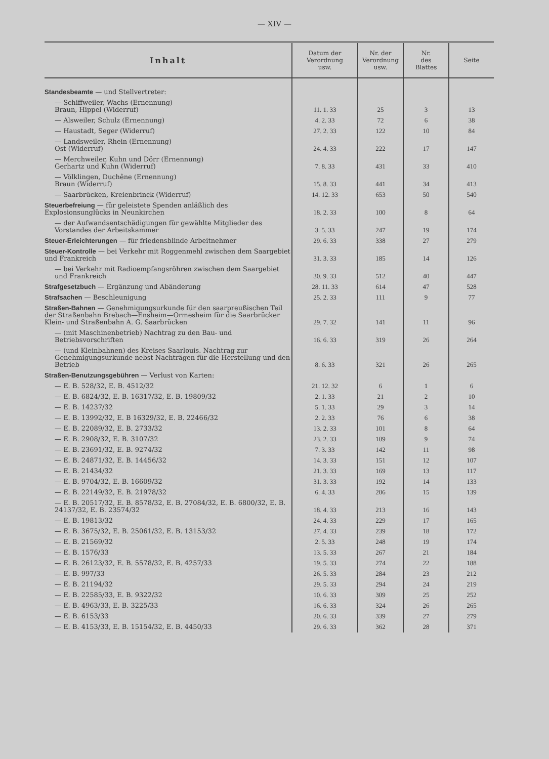— XIV —
| Inhalt | Datum der Verordnung usw. | Nr. der Verordnung usw. | Nr. des Blattes | Seite |
| --- | --- | --- | --- | --- |
| Standesbeamte — und Stellvertreter: | | | | |
| — Schiffweiler, Wachs (Ernennung) Braun, Hippel (Widerruf) | 11. 1. 33 | 25 | 3 | 13 |
| — Alsweiler, Schulz (Ernennung) | 4. 2. 33 | 72 | 6 | 38 |
| — Haustadt, Seger (Widerruf) | 27. 2. 33 | 122 | 10 | 84 |
| — Landsweiler, Rhein (Ernennung) Ost (Widerruf) | 24. 4. 33 | 222 | 17 | 147 |
| — Merchweiler, Kuhn und Dörr (Ernennung) Gerhartz und Kuhn (Widerruf) | 7. 8. 33 | 431 | 33 | 410 |
| — Völklingen, Duchêne (Ernennung) Braun (Widerruf) | 15. 8. 33 | 441 | 34 | 413 |
| — Saarbrücken, Kreienbrinck (Widerruf) | 14. 12. 33 | 653 | 50 | 540 |
| Steuerbefreiung — für geleistete Spenden anläßlich des Explosionsunglücks in Neunkirchen | 18. 2. 33 | 100 | 8 | 64 |
| — der Aufwandsentschädigungen für gewählte Mitglieder des Vorstandes der Arbeitskammer | 3. 5. 33 | 247 | 19 | 174 |
| Steuer-Erleichterungen — für friedensblinde Arbeitnehmer | 29. 6. 33 | 338 | 27 | 279 |
| Steuer-Kontrolle — bei Verkehr mit Roggenmehl zwischen dem Saargebiet und Frankreich | 31. 3. 33 | 185 | 14 | 126 |
| — bei Verkehr mit Radioempfangsröhren zwischen dem Saargebiet und Frankreich | 30. 9. 33 | 512 | 40 | 447 |
| Strafgesetzbuch — Ergänzung und Abänderung | 28. 11. 33 | 614 | 47 | 528 |
| Strafsachen — Beschleunigung | 25. 2. 33 | 111 | 9 | 77 |
| Straßen-Bahnen — Genehmigungsurkunde für den saarpreußischen Teil der Straßenbahn Brebach—Ensheim—Ormesheim für die Saarbrücker Klein- und Straßenbahn A. G. Saarbrücken | 29. 7. 32 | 141 | 11 | 96 |
| — (mit Maschinenbetrieb) Nachtrag zu den Bau- und Betriebsvorschriften | 16. 6. 33 | 319 | 26 | 264 |
| — (und Kleinbahnen) des Kreises Saarlouis. Nachtrag zur Genehmigungsurkunde nebst Nachträgen für die Herstellung und den Betrieb | 8. 6. 33 | 321 | 26 | 265 |
| Straßen-Benutzungsgebühren — Verlust von Karten: | | | | |
| — E. B. 528/32, E. B. 4512/32 | 21. 12. 32 | 6 | 1 | 6 |
| — E. B. 6824/32, E. B. 16317/32, E. B. 19809/32 | 2. 1. 33 | 21 | 2 | 10 |
| — E. B. 14237/32 | 5. 1. 33 | 29 | 3 | 14 |
| — E. B. 13992/32, E. B 16329/32, E. B. 22466/32 | 2. 2. 33 | 76 | 6 | 38 |
| — E. B. 22089/32, E. B. 2733/32 | 13. 2. 33 | 101 | 8 | 64 |
| — E. B. 2908/32, E. B. 3107/32 | 23. 2. 33 | 109 | 9 | 74 |
| — E. B. 23691/32, E. B. 9274/32 | 7. 3. 33 | 142 | 11 | 98 |
| — E. B. 24871/32, E. B. 14456/32 | 14. 3. 33 | 151 | 12 | 107 |
| — E. B. 21434/32 | 21. 3. 33 | 169 | 13 | 117 |
| — E. B. 9704/32, E. B. 16609/32 | 31. 3. 33 | 192 | 14 | 133 |
| — E. B. 22149/32, E. B. 21978/32 | 6. 4. 33 | 206 | 15 | 139 |
| — E. B. 20517/32, E. B. 8578/32, E. B. 27084/32, E. B. 6800/32, E. B. 24137/32, E. B. 23574/32 | 18. 4. 33 | 213 | 16 | 143 |
| — E. B. 19813/32 | 24. 4. 33 | 229 | 17 | 165 |
| — E. B. 3675/32, E. B. 25061/32, E. B. 13153/32 | 27. 4. 33 | 239 | 18 | 172 |
| — E. B. 21569/32 | 2. 5. 33 | 248 | 19 | 174 |
| — E. B. 1576/33 | 13. 5. 33 | 267 | 21 | 184 |
| — E. B. 26123/32, E. B. 5578/32, E. B. 4257/33 | 19. 5. 33 | 274 | 22 | 188 |
| — E. B. 997/33 | 26. 5. 33 | 284 | 23 | 212 |
| — E. B. 21194/32 | 29. 5. 33 | 294 | 24 | 219 |
| — E. B. 22585/33, E. B. 9322/32 | 10. 6. 33 | 309 | 25 | 252 |
| — E. B. 4963/33, E. B. 3225/33 | 16. 6. 33 | 324 | 26 | 265 |
| — E. B. 6153/33 | 20. 6. 33 | 339 | 27 | 279 |
| — E. B. 4153/33, E. B. 15154/32, E. B. 4450/33 | 29. 6. 33 | 362 | 28 | 371 |